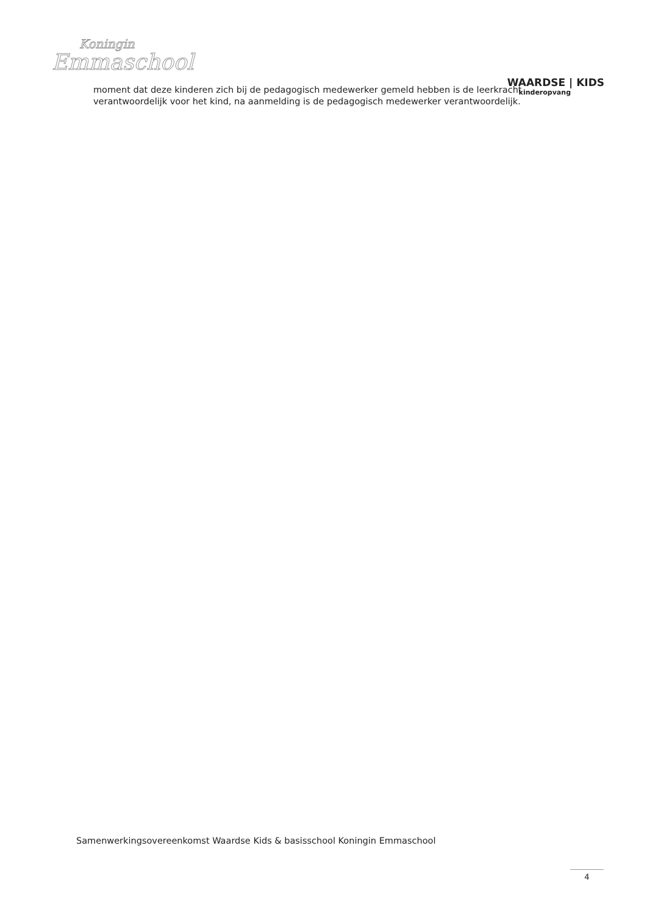Koningin
Emmaschool
WAARDSE | KIDS
kinderopvang
moment dat deze kinderen zich bij de pedagogisch medewerker gemeld hebben is de leerkracht verantwoordelijk voor het kind, na aanmelding is de pedagogisch medewerker verantwoordelijk.
Samenwerkingsovereenkomst Waardse Kids & basisschool Koningin Emmaschool
4